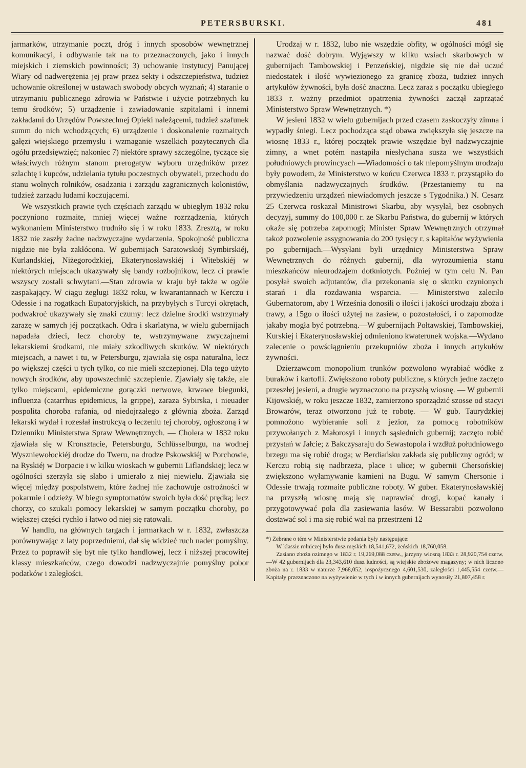PETERSBURSKI. 481
jarmarków, utrzymanie poczt, dróg i innych sposobów wewnętrznej komunikacyi, i odbywanie tak na to przeznaczonych, jako i innych miejskich i ziemskich powinności; 3) uchowanie instytucyj Panującej Wiary od nadwerężenia jej praw przez sekty i odszczepieństwa, tudzież uchowanie określonej w ustawach swobody obcych wyznań; 4) staranie o utrzymaniu publicznego zdrowia w Państwie i użycie potrzebnych ku temu środków; 5) urządzenie i zawiadowanie szpitalami i innemi zakładami do Urzędów Powszechnej Opieki należącemi, tudzież szafunek summ do nich wchodzących; 6) urządzenie i doskonalenie rozmaitych gałęzi wiejskiego przemysłu i wzmaganie wszelkich pożytecznych dla ogółu przedsięwzięć; nakoniec 7) niektóre sprawy szczególne, tyczące się właściwych różnym stanom prerogatyw wyboru urzędników przez szlachtę i kupców, udzielania tytułu poczestnych obywateli, przechodu do stanu wolnych rolników, osadzania i zarządu zagranicznych kolonistów, tudzież zarządu ludami koczującemi.
We wszystkich prawie tych częściach zarządu w ubiegłym 1832 roku poczyniono rozmaite, mniej więcej ważne rozrządzenia, których wykonaniem Ministerstwo trudniło się i w roku 1833. Zresztą, w roku 1832 nie zaszły żadne nadzwyczajne wydarzenia. Spokojność publiczna nigdzie nie była zakłócona. W gubernijach Saratowskiéj Symbirskiéj, Kurlandskiej, Niżegorodzkiej, Ekaterynosławskiéj i Witebskiéj w niektórych miejscach ukazywały się bandy rozbojnikow, lecz ci prawie wszyscy zostali schwytani.—Stan zdrowia w kraju był także w ogóle zaspakający. W ciągu żeglugi 1832 roku, w kwarantannach w Kerczu i Odessie i na rogatkach Eupatoryjskich, na przybyłych s Turcyi okrętach, podwakroć ukazywały się znaki czumy: lecz dzielne środki wstrzymały zarazę w samych jéj początkach. Odra i skarlatyna, w wielu gubernijach napadała dzieci, lecz choroby te, wstrzymywane zwyczajnemi lekarskiemi środkami, nie miały szkodliwych skutków. W niektórych miejscach, a nawet i tu, w Petersburgu, zjawiała się ospa naturalna, lecz po większej części u tych tylko, co nie mieli szczepionej. Dla tego użyto nowych środków, aby upowszechnić szczepienie. Zjawiały się także, ale tylko miejscami, epidemiczne gorączki nerwowe, krwawe biegunki, influenza (catarrhus epidemicus, la grippe), zaraza Sybirska, i nieuader pospolita choroba rafania, od niedojrzałego z głównią zboża. Zarząd lekarski wydał i rozesłał instrukcyą o leczeniu tej choroby, ogłoszoną i w Dzienniku Ministerstwa Spraw Wewnętrznych. — Cholera w 1832 roku zjawiała się w Kronsztacie, Petersburgu, Schlüsselburgu, na wodnej Wyszniewołockiéj drodze do Tweru, na drodze Pskowskiéj w Porchowie, na Ryskiéj w Dorpacie i w kilku wioskach w gubernii Liflandskiej; lecz w ogólności szerzyła się słabo i umierało z niej niewielu. Zjawiała się więcej między pospolstwem, które żadnej nie zachowuje ostrożności w pokarmie i odzieży. W biegu symptomatów swoich była dość prędką; lecz chorzy, co szukali pomocy lekarskiej w samym początku choroby, po większej części rychło i łatwo od niej się ratowali.
W handlu, na głównych targach i jarmarkach w r. 1832, zwłaszcza porównywając z laty poprzedniemi, dał się widzieć ruch nader pomyślny. Przez to poprawił się byt nie tylko handlowej, lecz i niższej pracowitej klassy mieszkańców, czego dowodzi nadzwyczajnie pomyślny pobor podatków i zaległości.
Urodzaj w r. 1832, lubo nie wszędzie obfity, w ogólności mógł się nazwać dość dobrym. Wyjąwszy w kilku wsiach skarbowych w gubernijach Tambowskiej i Penzeńskiej, nigdzie się nie dał uczuć niedostatek i ilość wywiezionego za granicę zboża, tudzież innych artykułów żywności, była dość znaczna. Lecz zaraz s początku ubiegłego 1833 r. ważny przedmiot opatrzenia żywności zaczął zaprzątać Ministerstwo Spraw Wewnętrznych. *)
W jesieni 1832 w wielu gubernijach przed czasem zaskoczyły zimna i wypadły śniegi. Lecz pochodząca stąd obawa zwiększyła się jeszcze na wiosnę 1833 r., której początek prawie wszędzie był nadzwyczajnie zimny, a wnet potém nastąpiła niesłychana susza we wszystkich południowych prowincyach —Wiadomości o tak niepomyślnym urodzaju były powodem, że Ministerstwo w końcu Czerwca 1833 r. przystąpiło do obmyślania nadzwyczajnych środków. (Przestaniemy tu na przywiedzeniu urządzeń niewiadomych jeszcze s Tygodnika.) N. Cesarz 25 Czerwca roskazał Ministrowi Skarbu, aby wysyłał, bez osobnych decyzyj, summy do 100,000 r. ze Skarbu Państwa, do gubernij w których okaże się potrzeba zapomogi; Minister Spraw Wewnętrznych otrzymał takoż pozwolenie assygnowania do 200 tysięcy r. s kapitałów wyżywienia po gubernijach.—Wysyłani byli urzędnicy Ministerstwa Spraw Wewnętrznych do różnych gubernij, dla wyrozumienia stanu mieszkańców nieurodzajem dotkniotych. Poźniej w tym celu N. Pan posyłał swoich adjutantów, dla przekonania się o skutku czynionych starań i dla rozdawania wsparcia. — Ministerstwo zaleciło Gubernatorom, aby 1 Września donosili o ilości i jakości urodzaju zboża i trawy, a 15go o ilości użytej na zasiew, o pozostałości, i o zapomodze jakaby mogła być potrzebną.—W gubernijach Połtawskiej, Tambowskiej, Kurskiej i Ekaterynosławskiej odmieniono kwaterunek wojska.—Wydano zalecenie o powściągnieniu przekupniów zboża i innych artykułów żywności.
Dzierzawcom monopolium trunków pozwolono wyrabiać wódkę z buraków i kartofli. Zwiększono roboty publiczne, s których jedne zaczęto przeszłej jesieni, a drugie wyznaczono na przyszłą wiosnę. — W gubernii Kijowskiéj, w roku jeszcze 1832, zamierzono sporządzić szosse od stacyi Browarów, teraz otworzono już tę robotę. — W gub. Taurydzkiej pomnożono wybieranie soli z jezior, za pomocą robotników przywołanych z Małorosyi i innych sąsiednich gubernij; zaczęto robić przystań w Jałcie; z Bakczysaraju do Sewastopola i wzdłuż południowego brzegu ma się robić droga; w Berdiańsku zakłada się publiczny ogród; w Kerczu robią się nadbrzeża, place i ulice; w gubernii Chersońskiej zwiększono wyłamywanie kamieni na Bugu. W samym Chersonie i Odessie trwają rozmaite publiczne roboty. W guber. Ekaterynosławskiéj na przyszłą wiosnę mają się naprawiać drogi, kopać kanały i przygotowywać pola dla zasiewania lasów. W Bessarabii pozwolono dostawać sol i ma się robić wał na przestrzeni 12
*) Zebrane o tém w Ministerstwie podania były następujące:
W klassie rolniczej było dusz męskich 18,541,672, żeńskich 18,760,058.
Zasiano zboża ozimego w 1832 r. 19,269,088 czetw., jarzyny wiosną 1833 r. 28,920,754 czetw.—W 42 gubernijach dla 23,343,610 dusz ludności, są wiejskie zbożowe magazyny; w nich liczono zboża na r. 1833 w naturze 7,968,052, iospożycznego 4,601,530, zaległości 1,445,554 czetw.—Kapitały przeznaczone na wyżywienie w tych i w innych gubernijach wynosiły 21,807,458 r.